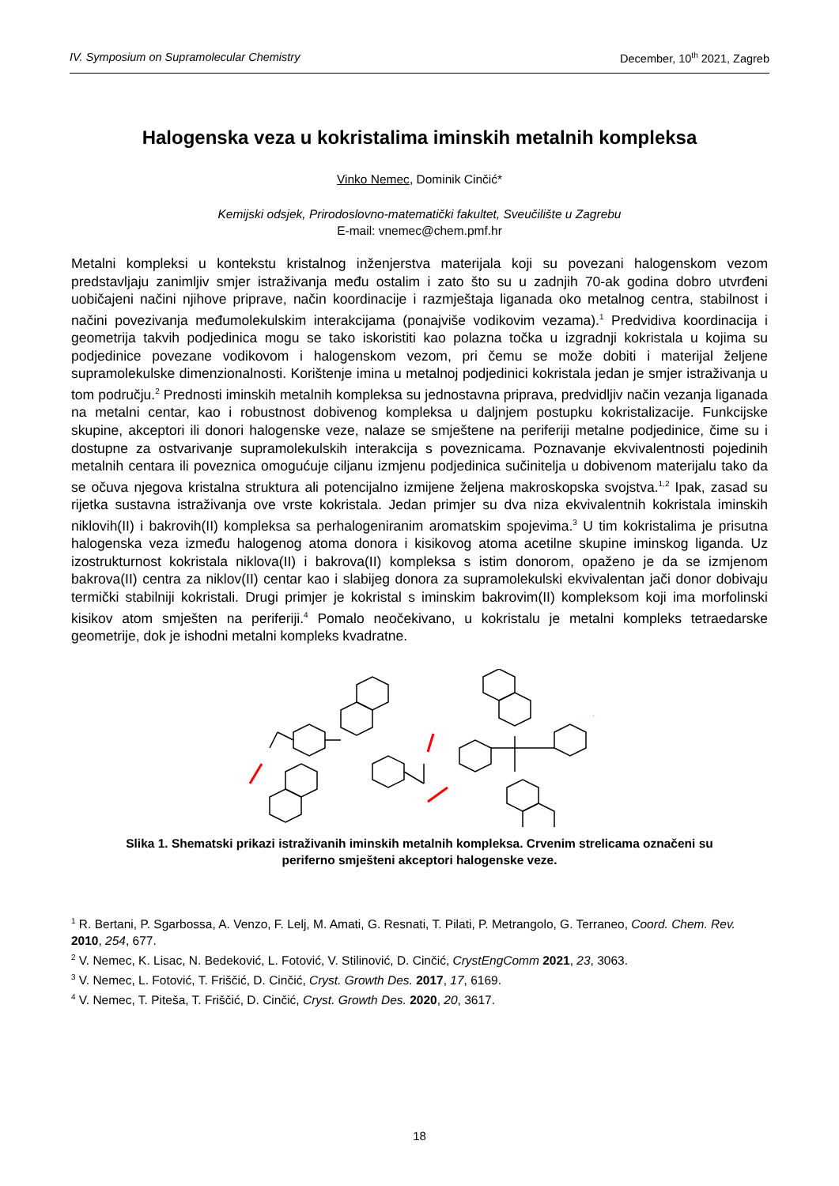IV. Symposium on Supramolecular Chemistry December, 10<sup>th</sup> 2021, Zagreb
Halogenska veza u kokristalima iminskih metalnih kompleksa
Vinko Nemec, Dominik Cinčić*
Kemijski odsjek, Prirodoslovno-matematički fakultet, Sveučilište u Zagrebu
E-mail: vnemec@chem.pmf.hr
Metalni kompleksi u kontekstu kristalnog inženjerstva materijala koji su povezani halogenskom vezom predstavljaju zanimljiv smjer istraživanja među ostalim i zato što su u zadnjih 70-ak godina dobro utvrđeni uobičajeni načini njihove priprave, način koordinacije i razmještaja liganada oko metalnog centra, stabilnost i načini povezivanja međumolekulskim interakcijama (ponajviše vodikovim vezama).<sup>1</sup> Predvidiva koordinacija i geometrija takvih podjedinica mogu se tako iskoristiti kao polazna točka u izgradnji kokristala u kojima su podjedinice povezane vodikovom i halogenskom vezom, pri čemu se može dobiti i materijal željene supramolekulske dimenzionalnosti. Korištenje imina u metalnoj podjedinici kokristala jedan je smjer istraživanja u tom području.<sup>2</sup> Prednosti iminskih metalnih kompleksa su jednostavna priprava, predvidljiv način vezanja liganada na metalni centar, kao i robustnost dobivenog kompleksa u daljnjem postupku kokristalizacije. Funkcijske skupine, akceptori ili donori halogenske veze, nalaze se smještene na periferiji metalne podjedinice, čime su i dostupne za ostvarivanje supramolekulskih interakcija s poveznicama. Poznavanje ekvivalentnosti pojedinih metalnih centara ili poveznica omogućuje ciljanu izmjenu podjedinica sučinitelja u dobivenom materijalu tako da se očuva njegova kristalna struktura ali potencijalno izmijene željena makroskopska svojstva.<sup>1,2</sup> Ipak, zasad su rijetka sustavna istraživanja ove vrste kokristala. Jedan primjer su dva niza ekvivalentnih kokristala iminskih niklovih(II) i bakrovih(II) kompleksa sa perhalogeniranim aromatskim spojevima.<sup>3</sup> U tim kokristalima je prisutna halogenska veza između halogenog atoma donora i kisikovog atoma acetilne skupine iminskog liganda. Uz izostrukturnost kokristala niklova(II) i bakrova(II) kompleksa s istim donorom, opaženo je da se izmjenom bakrova(II) centra za niklov(II) centar kao i slabijeg donora za supramolekulski ekvivalentan jači donor dobivaju termički stabilniji kokristali. Drugi primjer je kokristal s iminskim bakrovim(II) kompleksom koji ima morfolinski kisikov atom smješten na periferiji.<sup>4</sup> Pomalo neočekivano, u kokristalu je metalni kompleks tetraedarske geometrije, dok je ishodni metalni kompleks kvadratne.
Slika 1. Shematski prikazi istraživanih iminskih metalnih kompleksa. Crvenim strelicama označeni su periferno smješteni akceptori halogenske veze.
<sup>1</sup> R. Bertani, P. Sgarbossa, A. Venzo, F. Lelj, M. Amati, G. Resnati, T. Pilati, P. Metrangolo, G. Terraneo, Coord. Chem. Rev. 2010, 254, 677.
<sup>2</sup> V. Nemec, K. Lisac, N. Bedeković, L. Fotović, V. Stilinović, D. Cinčić, CrystEngComm 2021, 23, 3063.
<sup>3</sup> V. Nemec, L. Fotović, T. Friščić, D. Cinčić, Cryst. Growth Des. 2017, 17, 6169.
<sup>4</sup> V. Nemec, T. Piteša, T. Friščić, D. Cinčić, Cryst. Growth Des. 2020, 20, 3617.
18